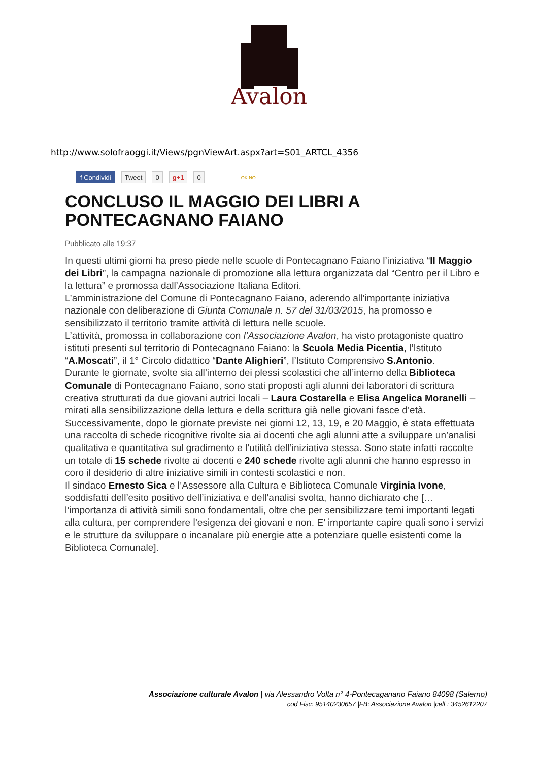Avalon
http://www.solofraoggi.it/Views/pgnViewArt.aspx?art=S01_ARTCL_4356
f Condividi Tweet 0 g+1 0 OK NO
CONCLUSO IL MAGGIO DEI LIBRI A PONTECAGNANO FAIANO
Pubblicato alle 19:37
In questi ultimi giorni ha preso piede nelle scuole di Pontecagnano Faiano l’iniziativa “Il Maggio dei Libri”, la campagna nazionale di promozione alla lettura organizzata dal “Centro per il Libro e la lettura” e promossa dall’Associazione Italiana Editori.
L’amministrazione del Comune di Pontecagnano Faiano, aderendo all’importante iniziativa nazionale con deliberazione di Giunta Comunale n. 57 del 31/03/2015, ha promosso e sensibilizzato il territorio tramite attività di lettura nelle scuole.
L’attività, promossa in collaborazione con l’Associazione Avalon, ha visto protagoniste quattro istituti presenti sul territorio di Pontecagnano Faiano: la Scuola Media Picentia, l’Istituto “A.Moscati”, il 1° Circolo didattico “Dante Alighieri”, l’Istituto Comprensivo S.Antonio.
Durante le giornate, svolte sia all’interno dei plessi scolastici che all’interno della Biblioteca Comunale di Pontecagnano Faiano, sono stati proposti agli alunni dei laboratori di scrittura creativa strutturati da due giovani autrici locali – Laura Costarella e Elisa Angelica Moranelli – mirati alla sensibilizzazione della lettura e della scrittura già nelle giovani fasce d’età.
Successivamente, dopo le giornate previste nei giorni 12, 13, 19, e 20 Maggio, è stata effettuata una raccolta di schede ricognitive rivolte sia ai docenti che agli alunni atte a sviluppare un’analisi qualitativa e quantitativa sul gradimento e l’utilità dell’iniziativa stessa. Sono state infatti raccolte un totale di 15 schede rivolte ai docenti e 240 schede rivolte agli alunni che hanno espresso in coro il desiderio di altre iniziative simili in contesti scolastici e non.
Il sindaco Ernesto Sica e l’Assessore alla Cultura e Biblioteca Comunale Virginia Ivone, soddisfatti dell’esito positivo dell’iniziativa e dell’analisi svolta, hanno dichiarato che [… l’importanza di attività simili sono fondamentali, oltre che per sensibilizzare temi importanti legati alla cultura, per comprendere l’esigenza dei giovani e non. E’ importante capire quali sono i servizi e le strutture da sviluppare o incanalare più energie atte a potenziare quelle esistenti come la Biblioteca Comunale].
Associazione culturale Avalon | via Alessandro Volta n° 4-Pontecaganano Faiano 84098 (Salerno)
cod Fisc: 95140230657 |FB: Associazione Avalon |cell : 3452612207